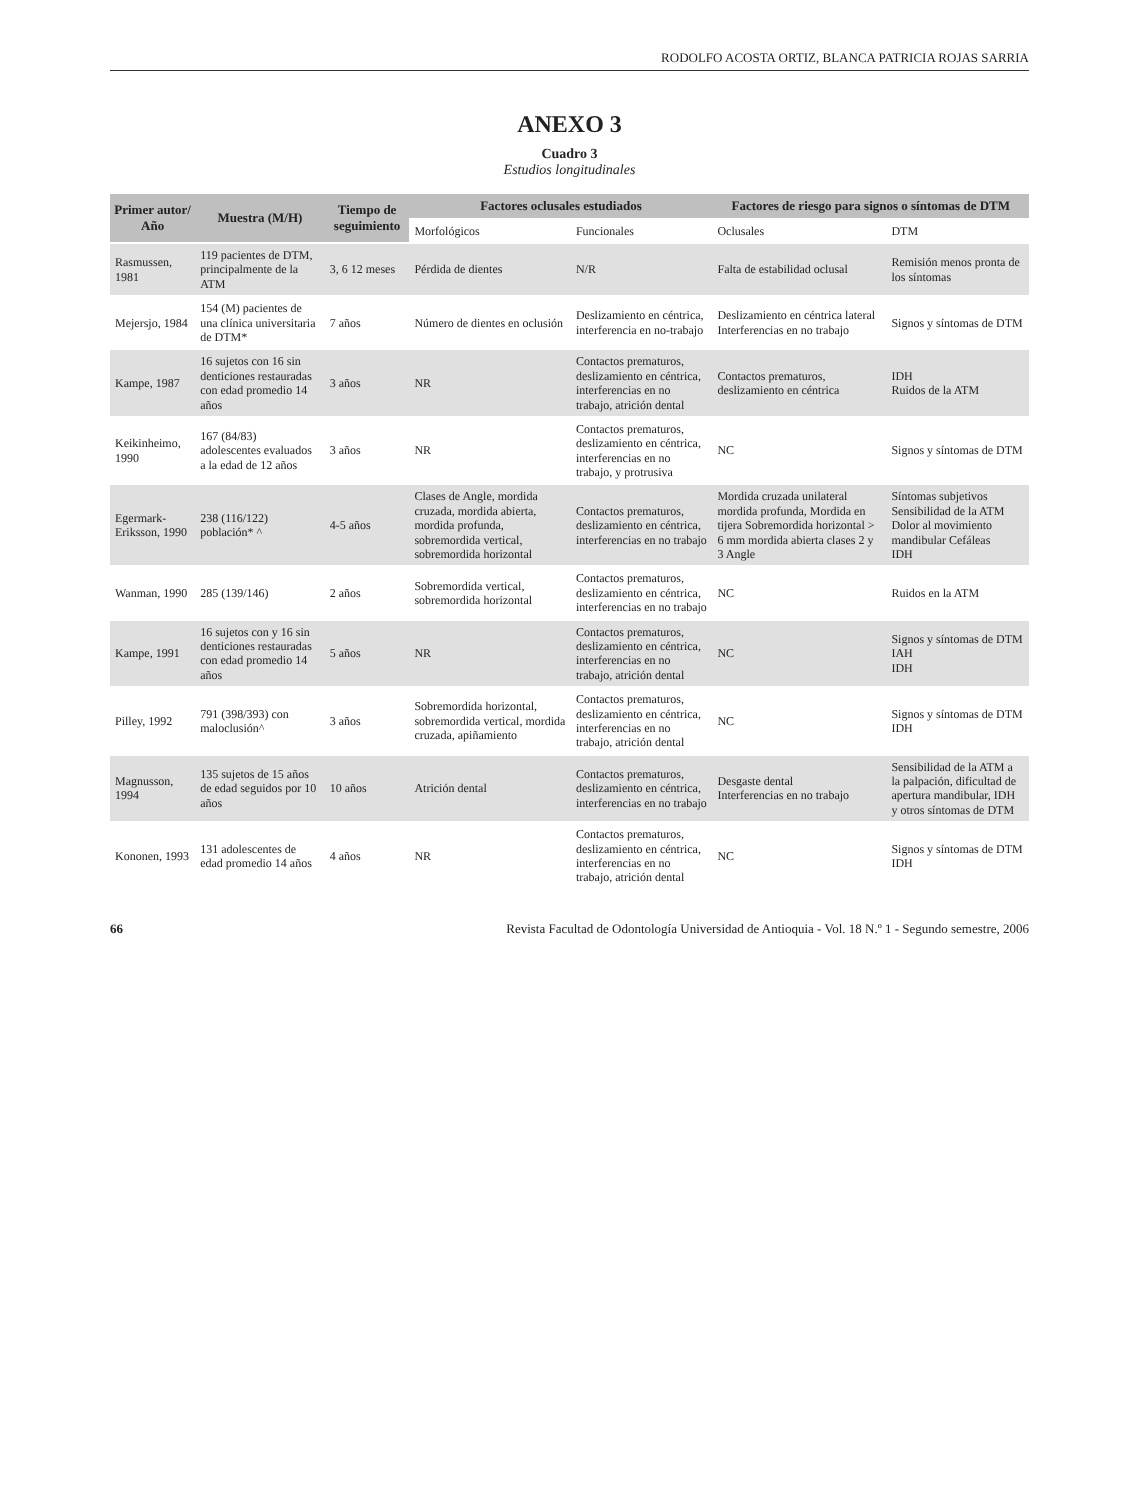RODOLFO ACOSTA ORTIZ, BLANCA PATRICIA ROJAS SARRIA
ANEXO 3
Cuadro 3
Estudios longitudinales
| Primer autor/ Año | Muestra (M/H) | Tiempo de seguimiento | Factores oclusales estudiados | | Factores de riesgo para signos o síntomas de DTM | |
| --- | --- | --- | --- | --- | --- | --- |
| | | | Morfológicos | Funcionales | Oclusales | DTM |
| Rasmussen, 1981 | 119 pacientes de DTM, principalmente de la ATM | 3, 6 12 meses | Pérdida de dientes | N/R | Falta de estabilidad oclusal | Remisión menos pronta de los síntomas |
| Mejersjo, 1984 | 154 (M) pacientes de una clínica universitaria de DTM* | 7 años | Número de dientes en oclusión | Deslizamiento en céntrica, interferencia en no-trabajo | Deslizamiento en céntrica lateral Interferencias en no trabajo | Signos y síntomas de DTM |
| Kampe, 1987 | 16 sujetos con 16 sin denticiones restauradas con edad promedio 14 años | 3 años | NR | Contactos prematuros, deslizamiento en céntrica, interferencias en no trabajo, atrición dental | Contactos prematuros, deslizamiento en céntrica | IDH Ruidos de la ATM |
| Keikinheimo, 1990 | 167 (84/83) adolescentes evaluados a la edad de 12 años | 3 años | NR | Contactos prematuros, deslizamiento en céntrica, interferencias en no trabajo, y protrusiva | NC | Signos y síntomas de DTM |
| Egermark-Eriksson, 1990 | 238 (116/122) población* ^ | 4-5 años | Clases de Angle, mordida cruzada, mordida abierta, mordida profunda, sobremordida vertical, sobremordida horizontal | Contactos prematuros, deslizamiento en céntrica, interferencias en no trabajo | Mordida cruzada unilateral mordida profunda, Mordida en tijera Sobremordida horizontal > 6 mm mordida abierta clases 2 y 3 Angle | Síntomas subjetivos Sensibilidad de la ATM Dolor al movimiento mandibular Cefáleas IDH |
| Wanman, 1990 | 285 (139/146) | 2 años | Sobremordida vertical, sobremordida horizontal | Contactos prematuros, deslizamiento en céntrica, interferencias en no trabajo | NC | Ruidos en la ATM |
| Kampe, 1991 | 16 sujetos con y 16 sin denticiones restauradas con edad promedio 14 años | 5 años | NR | Contactos prematuros, deslizamiento en céntrica, interferencias en no trabajo, atrición dental | NC | Signos y síntomas de DTM IAH IDH |
| Pilley, 1992 | 791 (398/393) con maloclusión^ | 3 años | Sobremordida horizontal, sobremordida vertical, mordida cruzada, apiñamiento | Contactos prematuros, deslizamiento en céntrica, interferencias en no trabajo, atrición dental | NC | Signos y síntomas de DTM IDH |
| Magnusson, 1994 | 135 sujetos de 15 años de edad seguidos por 10 años | 10 años | Atrición dental | Contactos prematuros, deslizamiento en céntrica, interferencias en no trabajo | Desgaste dental Interferencias en no trabajo | Sensibilidad de la ATM a la palpación, dificultad de apertura mandibular, IDH y otros síntomas de DTM |
| Kononen, 1993 | 131 adolescentes de edad promedio 14 años | 4 años | NR | Contactos prematuros, deslizamiento en céntrica, interferencias en no trabajo, atrición dental | NC | Signos y síntomas de DTM IDH |
66 Revista Facultad de Odontología Universidad de Antioquia - Vol. 18 N.º 1 - Segundo semestre, 2006